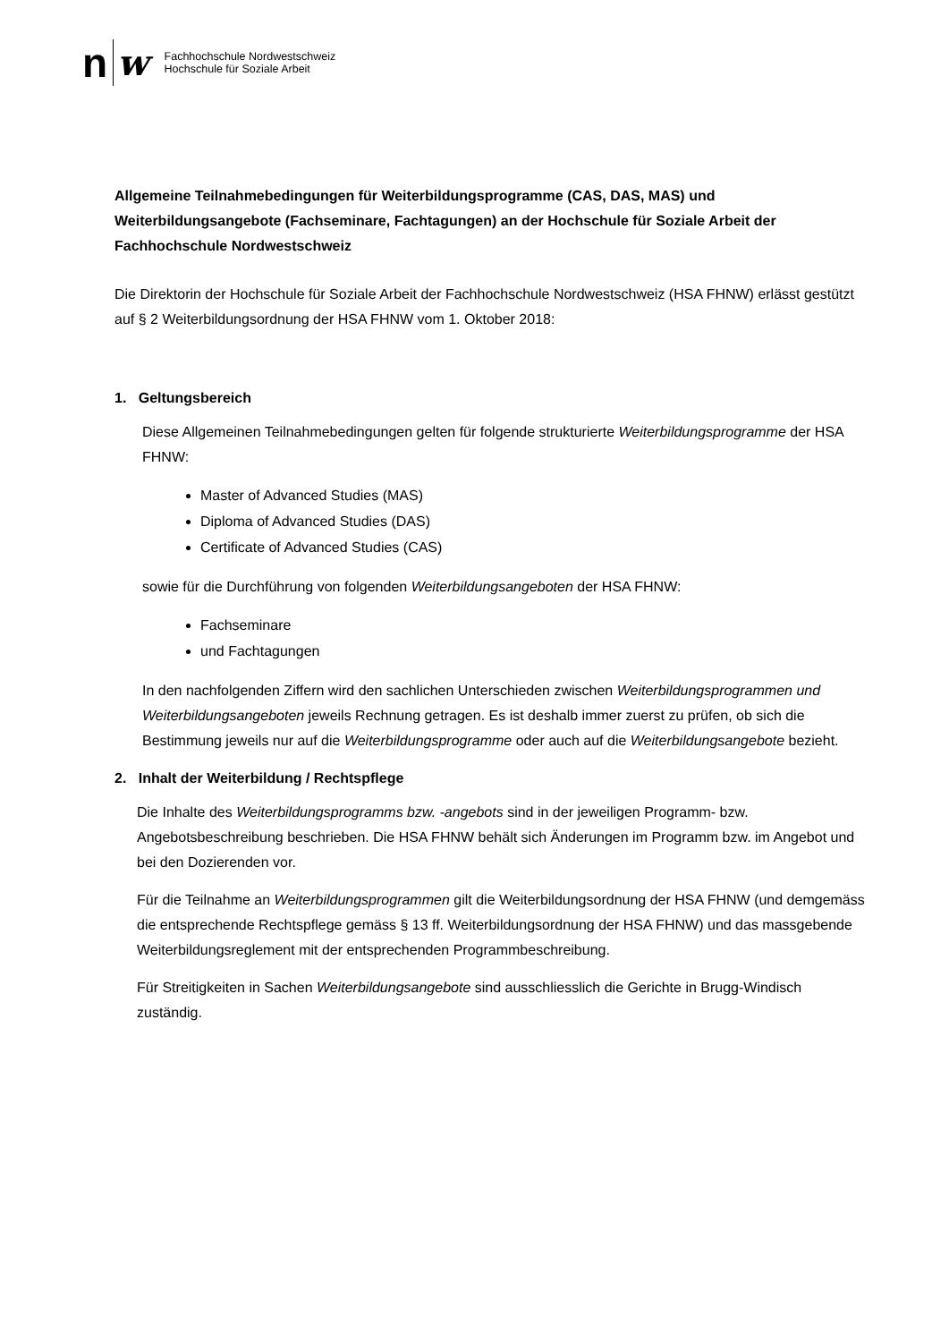n w
Fachhochschule Nordwestschweiz
Hochschule für Soziale Arbeit
Allgemeine Teilnahmebedingungen für Weiterbildungsprogramme (CAS, DAS, MAS) und Weiterbildungsangebote (Fachseminare, Fachtagungen) an der Hochschule für Soziale Arbeit der Fachhochschule Nordwestschweiz
Die Direktorin der Hochschule für Soziale Arbeit der Fachhochschule Nordwestschweiz (HSA FHNW) erlässt gestützt auf § 2 Weiterbildungsordnung der HSA FHNW vom 1. Oktober 2018:
1. Geltungsbereich
Diese Allgemeinen Teilnahmebedingungen gelten für folgende strukturierte Weiterbildungsprogramme der HSA FHNW:
Master of Advanced Studies (MAS)
Diploma of Advanced Studies (DAS)
Certificate of Advanced Studies (CAS)
sowie für die Durchführung von folgenden Weiterbildungsangeboten der HSA FHNW:
Fachseminare
und Fachtagungen
In den nachfolgenden Ziffern wird den sachlichen Unterschieden zwischen Weiterbildungsprogrammen und Weiterbildungsangeboten jeweils Rechnung getragen. Es ist deshalb immer zuerst zu prüfen, ob sich die Bestimmung jeweils nur auf die Weiterbildungsprogramme oder auch auf die Weiterbildungsangebote bezieht.
2. Inhalt der Weiterbildung / Rechtspflege
Die Inhalte des Weiterbildungsprogramms bzw. -angebots sind in der jeweiligen Programm- bzw. Angebotsbeschreibung beschrieben. Die HSA FHNW behält sich Änderungen im Programm bzw. im Angebot und bei den Dozierenden vor.
Für die Teilnahme an Weiterbildungsprogrammen gilt die Weiterbildungsordnung der HSA FHNW (und demgemäss die entsprechende Rechtspflege gemäss § 13 ff. Weiterbildungsordnung der HSA FHNW) und das massgebende Weiterbildungsreglement mit der entsprechenden Programmbeschreibung.
Für Streitigkeiten in Sachen Weiterbildungsangebote sind ausschliesslich die Gerichte in Brugg-Windisch zuständig.